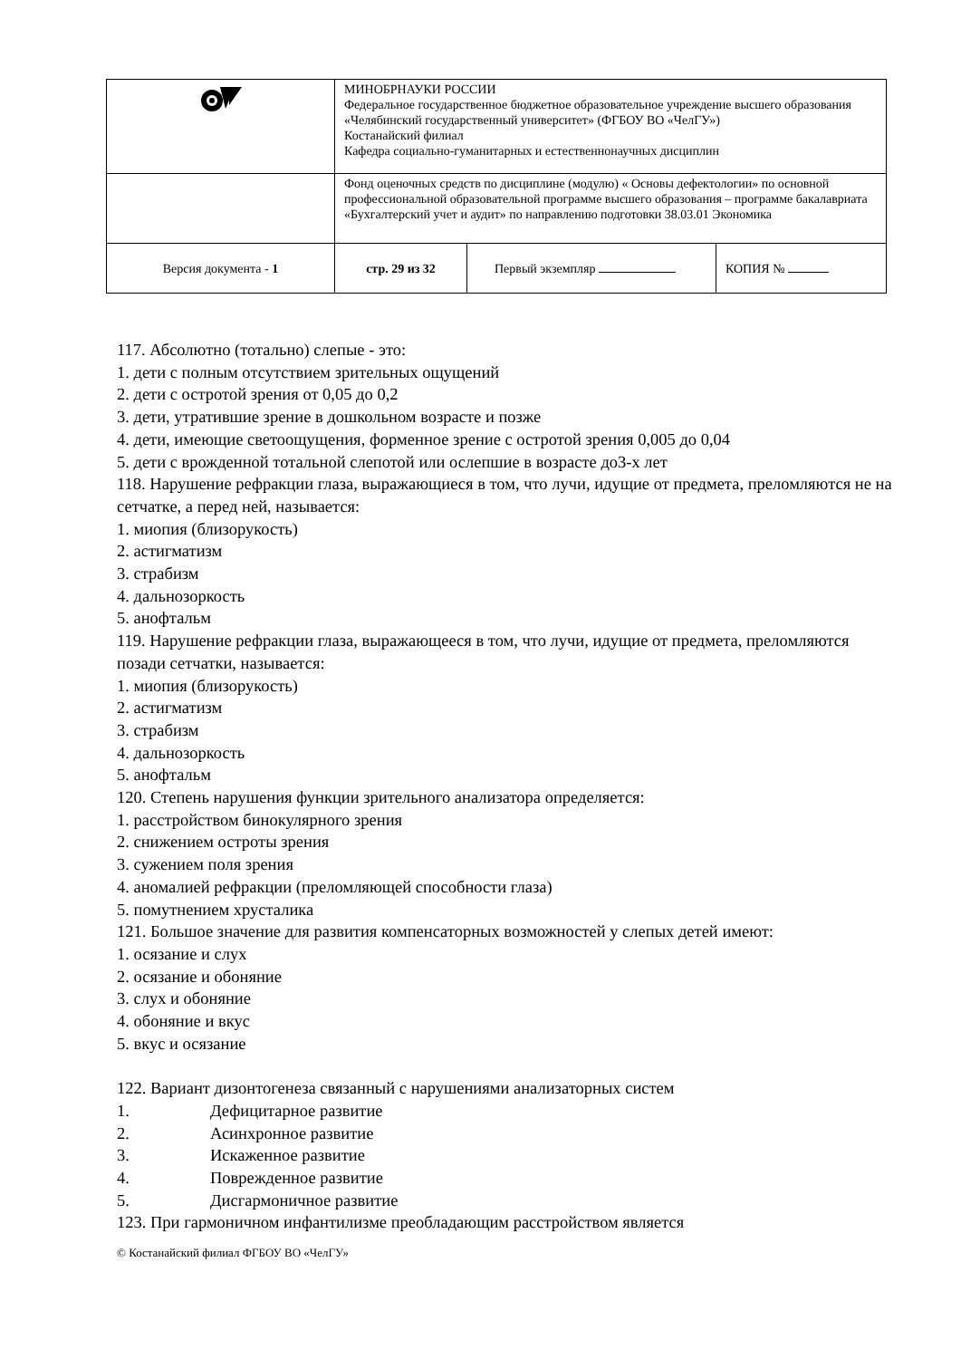| | МИНОБРНАУКИ РОССИИ Федеральное государственное бюджетное образовательное учреждение высшего образования «Челябинский государственный университет» (ФГБОУ ВО «ЧелГУ») Костанайский филиал Кафедра социально-гуманитарных и естественнонаучных дисциплин | | |
| | Фонд оценочных средств по дисциплине (модулю) « Основы дефектологии» по основной профессиональной образовательной программе высшего образования – программе бакалавриата «Бухгалтерский учет и аудит» по направлению подготовки 38.03.01 Экономика | | |
| Версия документа - 1 | стр. 29 из 32 | Первый экземпляр | КОПИЯ № |
117. Абсолютно (тотально) слепые - это:
1. дети с полным отсутствием зрительных ощущений
2. дети с остротой зрения от 0,05 до 0,2
3. дети, утратившие зрение в дошкольном возрасте и позже
4. дети, имеющие светоощущения, форменное зрение с остротой зрения 0,005 до 0,04
5. дети с врожденной тотальной слепотой или ослепшие в возрасте до3-х лет
118. Нарушение рефракции глаза, выражающиеся в том, что лучи, идущие от предмета, преломляются не на сетчатке, а перед ней, называется:
1. миопия (близорукость)
2. астигматизм
3. страбизм
4. дальнозоркость
5. анофтальм
119. Нарушение рефракции глаза, выражающееся в том, что лучи, идущие от предмета, преломляются позади сетчатки, называется:
1. миопия (близорукость)
2. астигматизм
3. страбизм
4. дальнозоркость
5. анофтальм
120. Степень нарушения функции зрительного анализатора определяется:
1. расстройством бинокулярного зрения
2. снижением остроты зрения
3. сужением поля зрения
4. аномалией рефракции (преломляющей способности глаза)
5. помутнением хрусталика
121. Большое значение для развития компенсаторных возможностей у слепых детей имеют:
1. осязание и слух
2. осязание и обоняние
3. слух и обоняние
4. обоняние и вкус
5. вкус и осязание
122. Вариант дизонтогенеза связанный с нарушениями анализаторных систем
1. Дефицитарное развитие
2. Асинхронное развитие
3. Искаженное развитие
4. Поврежденное развитие
5. Дисгармоничное развитие
123. При гармоничном инфантилизме преобладающим расстройством является
© Костанайский филиал ФГБОУ ВО «ЧелГУ»